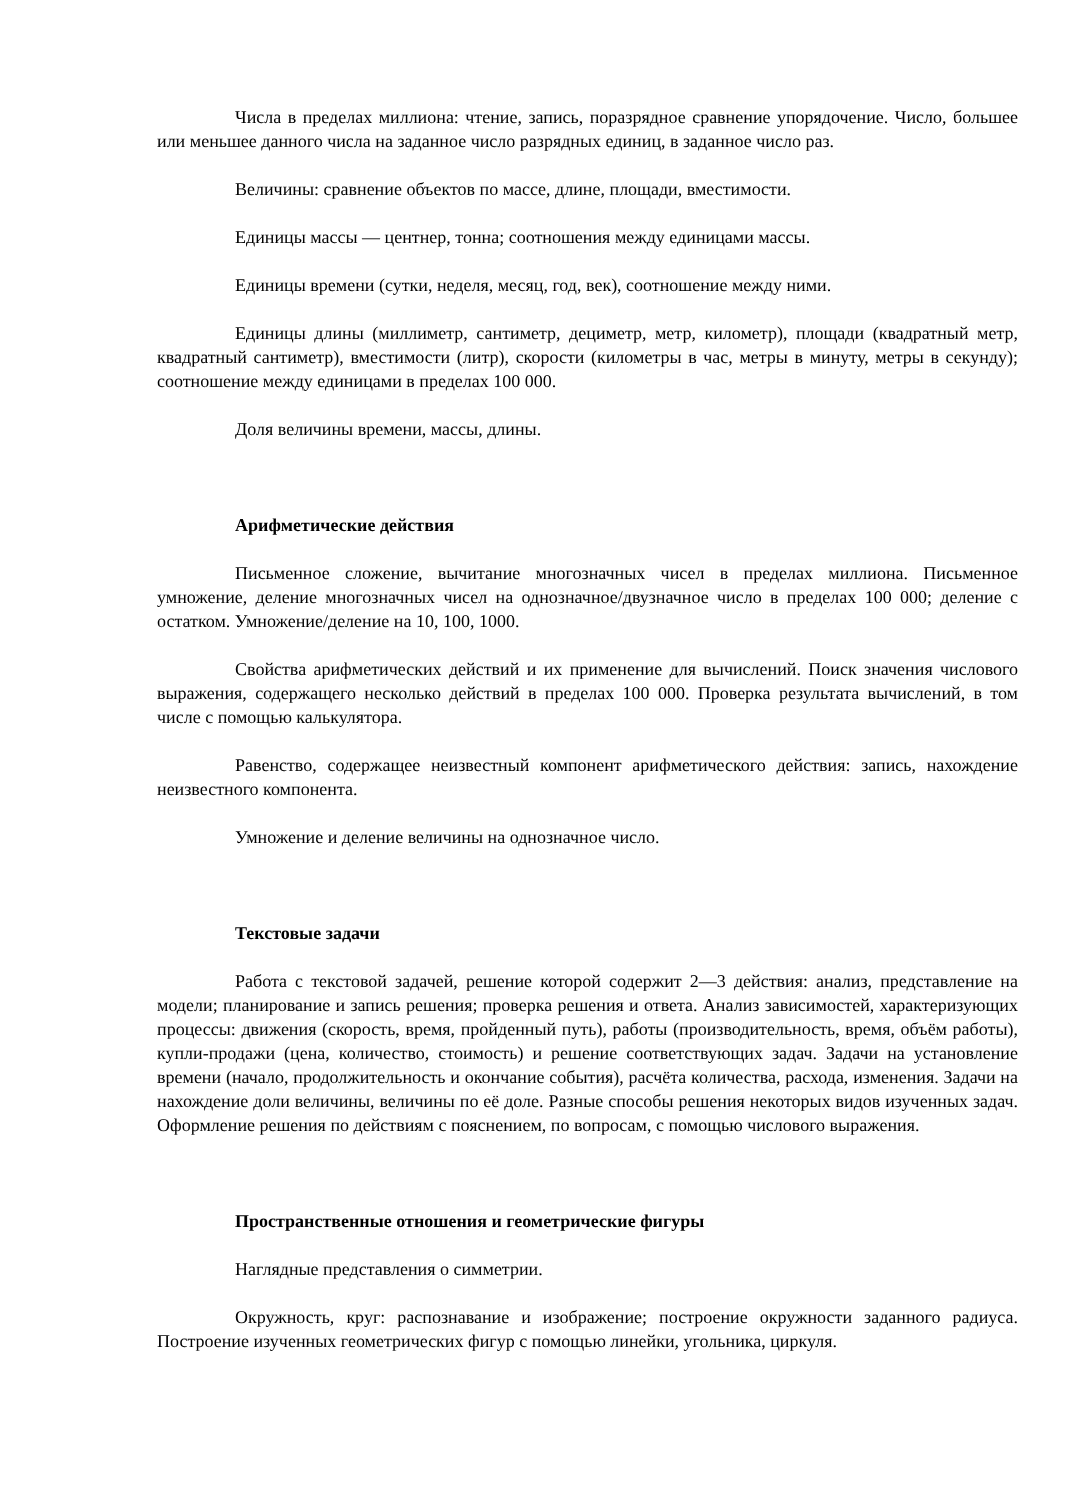Числа в пределах миллиона: чтение, запись, поразрядное сравнение упорядочение. Число, большее или меньшее данного числа на заданное число разрядных единиц, в заданное число раз.
Величины: сравнение объектов по массе, длине, площади, вместимости.
Единицы массы — центнер, тонна; соотношения между единицами массы.
Единицы времени (сутки, неделя, месяц, год, век), соотношение между ними.
Единицы длины (миллиметр, сантиметр, дециметр, метр, километр), площади (квадратный метр, квадратный сантиметр), вместимости (литр), скорости (километры в час, метры в минуту, метры в секунду); соотношение между единицами в пределах 100 000.
Доля величины времени, массы, длины.
Арифметические действия
Письменное сложение, вычитание многозначных чисел в пределах миллиона. Письменное умножение, деление многозначных чисел на однозначное/двузначное число в пределах 100 000; деление с остатком. Умножение/деление на 10, 100, 1000.
Свойства арифметических действий и их применение для вычислений. Поиск значения числового выражения, содержащего несколько действий в пределах 100 000. Проверка результата вычислений, в том числе с помощью калькулятора.
Равенство, содержащее неизвестный компонент арифметического действия: запись, нахождение неизвестного компонента.
Умножение и деление величины на однозначное число.
Текстовые задачи
Работа с текстовой задачей, решение которой содержит 2—3 действия: анализ, представление на модели; планирование и запись решения; проверка решения и ответа. Анализ зависимостей, характеризующих процессы: движения (скорость, время, пройденный путь), работы (производительность, время, объём работы), купли-продажи (цена, количество, стоимость) и решение соответствующих задач. Задачи на установление времени (начало, продолжительность и окончание события), расчёта количества, расхода, изменения. Задачи на нахождение доли величины, величины по её доле. Разные способы решения некоторых видов изученных задач. Оформление решения по действиям с пояснением, по вопросам, с помощью числового выражения.
Пространственные отношения и геометрические фигуры
Наглядные представления о симметрии.
Окружность, круг: распознавание и изображение; построение окружности заданного радиуса. Построение изученных геометрических фигур с помощью линейки, угольника, циркуля.